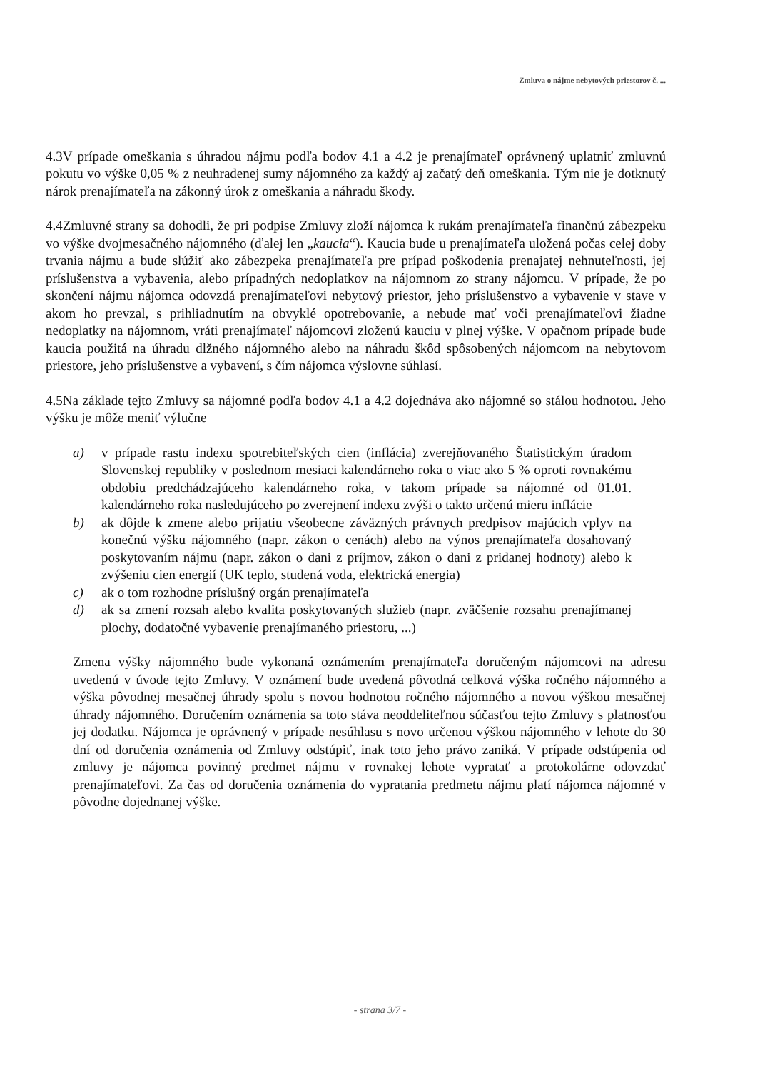Zmluva o nájme nebytových priestorov č. ...
4.3V prípade omeškania s úhradou nájmu podľa bodov 4.1 a 4.2 je prenajímateľ oprávnený uplatniť zmluvnú pokutu vo výške 0,05 % z neuhradenej sumy nájomného za každý aj začatý deň omeškania. Tým nie je dotknutý nárok prenajímateľa na zákonný úrok z omeškania a náhradu škody.
4.4Zmluvné strany sa dohodli, že pri podpise Zmluvy zloží nájomca k rukám prenajímateľa finančnú zábezpeku vo výške dvojmesačného nájomného (ďalej len „kaucia“). Kaucia bude u prenajímateľa uložená počas celej doby trvania nájmu a bude slúžiť ako zábezpeka prenajímateľa pre prípad poškodenia prenajatej nehnuteľnosti, jej príslušenstva a vybavenia, alebo prípadných nedoplatkov na nájomnom zo strany nájomcu. V prípade, že po skončení nájmu nájomca odovzdá prenajímateľovi nebytový priestor, jeho príslušenstvo a vybavenie v stave v akom ho prevzal, s prihliadnutím na obvyklé opotrebovanie, a nebude mať voči prenajímateľovi žiadne nedoplatky na nájomnom, vráti prenajímateľ nájomcovi zloženú kauciu v plnej výške. V opačnom prípade bude kaucia použitá na úhradu dlžného nájomného alebo na náhradu škôd spôsobených nájomcom na nebytovom priestore, jeho príslušenstve a vybavení, s čím nájomca výslovne súhlasí.
4.5Na základe tejto Zmluvy sa nájomné podľa bodov 4.1 a 4.2 dojednáva ako nájomné so stálou hodnotou. Jeho výšku je môže meniť výlučne
a) v prípade rastu indexu spotrebiteľských cien (inflácia) zverejňovaného Štatistickým úradom Slovenskej republiky v poslednom mesiaci kalendárneho roka o viac ako 5 % oproti rovnakému obdobiu predchádzajúceho kalendárneho roka, v takom prípade sa nájomné od 01.01. kalendárneho roka nasledujúceho po zverejnení indexu zvýši o takto určenú mieru inflácie
b) ak dôjde k zmene alebo prijatiu všeobecne záväzných právnych predpisov majúcich vplyv na konečnú výšku nájomného (napr. zákon o cenách) alebo na výnos prenajímateľa dosahovaný poskytovaním nájmu (napr. zákon o dani z príjmov, zákon o dani z pridanej hodnoty) alebo k zvýšeniu cien energií (UK teplo, studená voda, elektrická energia)
c) ak o tom rozhodne príslušný orgán prenajímateľa
d) ak sa zmení rozsah alebo kvalita poskytovaných služieb (napr. zväčšenie rozsahu prenajímanej plochy, dodatočné vybavenie prenajímaného priestoru, ...)
Zmena výšky nájomného bude vykonaná oznámením prenajímateľa doručeným nájomcovi na adresu uvedenú v úvode tejto Zmluvy. V oznámení bude uvedená pôvodná celková výška ročného nájomného a výška pôvodnej mesačnej úhrady spolu s novou hodnotou ročného nájomného a novou výškou mesačnej úhrady nájomného. Doručením oznámenia sa toto stáva neoddeliteľnou súčasťou tejto Zmluvy s platnosťou jej dodatku. Nájomca je oprávnený v prípade nesúhlasu s novo určenou výškou nájomného v lehote do 30 dní od doručenia oznámenia od Zmluvy odstúpiť, inak toto jeho právo zaniká. V prípade odstúpenia od zmluvy je nájomca povinný predmet nájmu v rovnakej lehote vypratať a protokolárne odovzdať prenajímateľovi. Za čas od doručenia oznámenia do vypratania predmetu nájmu platí nájomca nájomné v pôvodne dojednanej výške.
- strana 3/7 -